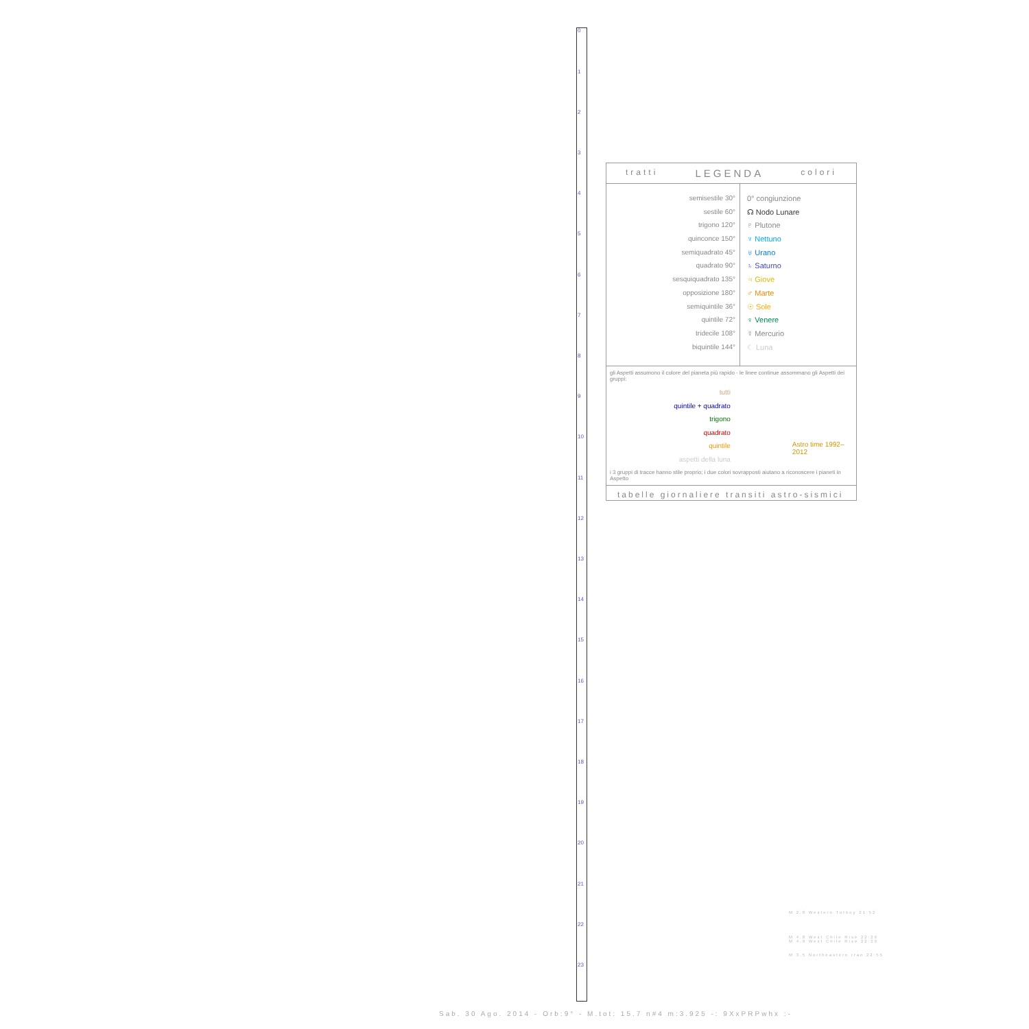0
1
2
3
4
5
6
7
8
9
10
11
12
13
14
15
16
17
18
19
20
21
22
23
tratti LEGENDA colori
semisestile 30°
sestile 60°
trigono 120°
quinconce 150°
semiquadrato 45°
quadrato 90°
sesquiquadrato 135°
opposizione 180°
semiquintile 36°
quintile 72°
tridecile 108°
biquintile 144°
0° congiunzione
☊ Nodo Lunare
♇ Plutone
♆ Nettuno
♅ Urano
♄ Saturno
♃ Giove
♂ Marte
☉ Sole
♀ Venere
☿ Mercurio
☾ Luna
gli Aspetti assumono il colore del pianeta più rapido - le linee continue assommano gli Aspetti dei gruppi:
tutti
quintile + quadrato
trigono
quadrato
quintile
aspetti della luna
Astro time 1992–2012
i 3 gruppi di tracce hanno stile proprio; i due colori sovrapposti aiutano a riconoscere i pianeti in Aspetto
tabelle giornaliere transiti astro-sismici
M 2.8 Western Turkey 21:52
M 4.8 West Chile Rise 22:29
M 4.9 West Chile Rise 22:29
M 3.5 Northeastern Iran 22:55
Sab. 30 Ago. 2014 - Orb:9° - M.tot: 15.7 n#4 m:3.925 -: 9XxPRPwhx :-